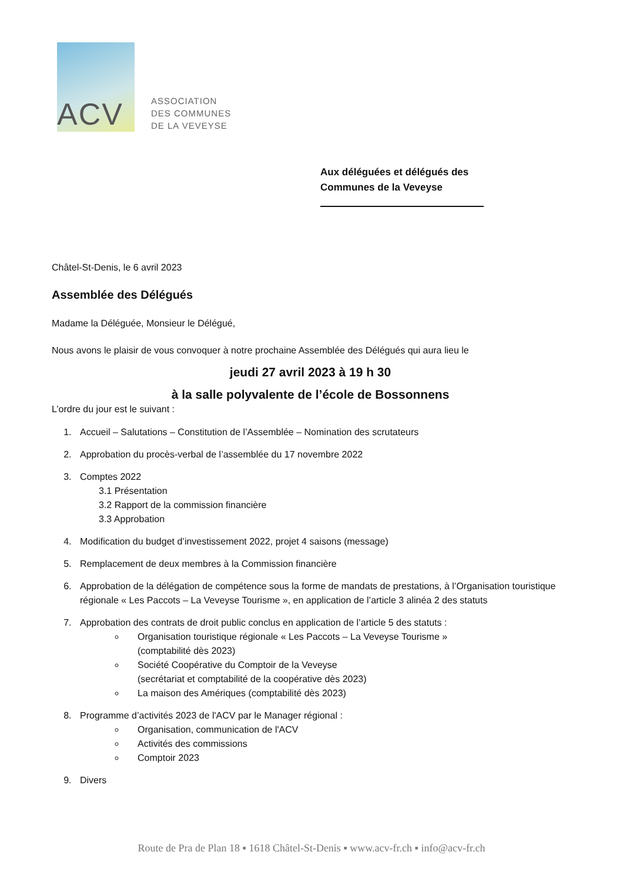ACV
ASSOCIATION
DES COMMUNES
DE LA VEVEYSE
Aux déléguées et délégués des
Communes de la Veveyse
Châtel-St-Denis, le 6 avril 2023
Assemblée des Délégués
Madame la Déléguée, Monsieur le Délégué,
Nous avons le plaisir de vous convoquer à notre prochaine Assemblée des Délégués qui aura lieu le
jeudi 27 avril 2023 à 19 h 30
à la salle polyvalente de l’école de Bossonnens
L’ordre du jour est le suivant :
1. Accueil – Salutations – Constitution de l’Assemblée – Nomination des scrutateurs
2. Approbation du procès-verbal de l’assemblée du 17 novembre 2022
3. Comptes 2022
3.1 Présentation
3.2 Rapport de la commission financière
3.3 Approbation
4. Modification du budget d’investissement 2022, projet 4 saisons (message)
5. Remplacement de deux membres à la Commission financière
6. Approbation de la délégation de compétence sous la forme de mandats de prestations, à l’Organisation touristique régionale « Les Paccots – La Veveyse Tourisme », en application de l’article 3 alinéa 2 des statuts
7. Approbation des contrats de droit public conclus en application de l’article 5 des statuts :
Organisation touristique régionale « Les Paccots – La Veveyse Tourisme »
(comptabilité dès 2023)
Société Coopérative du Comptoir de la Veveyse
(secrétariat et comptabilité de la coopérative dès 2023)
La maison des Amériques (comptabilité dès 2023)
8. Programme d’activités 2023 de l'ACV par le Manager régional :
Organisation, communication de l'ACV
Activités des commissions
Comptoir 2023
9. Divers
Route de Pra de Plan 18 ▪ 1618 Châtel-St-Denis ▪ www.acv-fr.ch ▪ info@acv-fr.ch